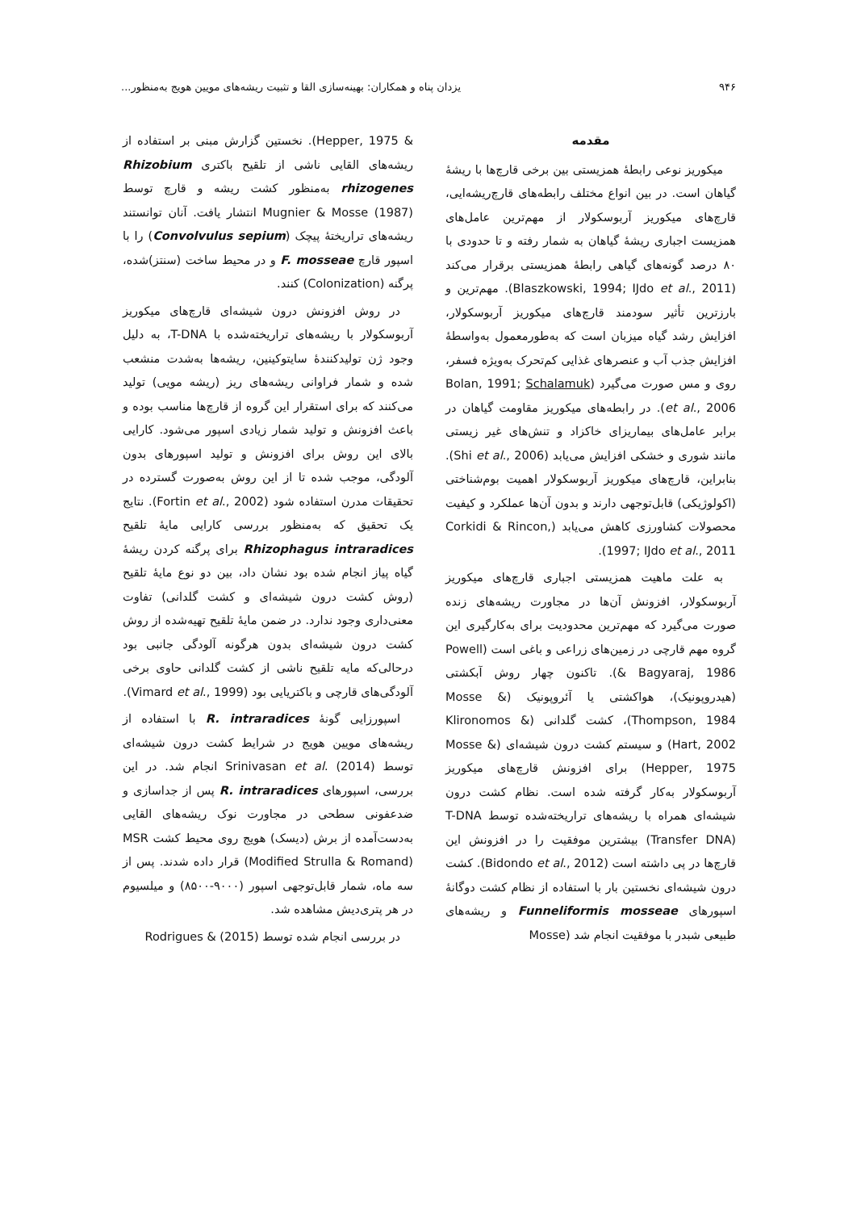۹۴۶ یزدان پناه و همکاران: بهینه‌سازی القا و تثبیت ریشه‌های مویین هویج به‌منظور...
مقدمه
میکوریز نوعی رابطهٔ همزیستی بین برخی قارچ‌ها با ریشهٔ گیاهان است. در بین انواع مختلف رابطه‌های قارچ‌ریشه‌ایی، قارچ‌های میکوریز آربوسکولار از مهم‌ترین عامل‌های همزیست اجباری ریشهٔ گیاهان به شمار رفته و تا حدودی با ۸۰ درصد گونه‌های گیاهی رابطهٔ همزیستی برقرار می‌کند (Blaszkowski, 1994; IJdo et al., 2011). مهم‌ترین و بارزترین تأثیر سودمند قارچ‌های میکوریز آربوسکولار، افزایش رشد گیاه میزبان است که به‌طورمعمول به‌واسطهٔ افزایش جذب آب و عنصرهای غذایی کم‌تحرک به‌ویژه فسفر، روی و مس صورت می‌گیرد (Bolan, 1991; Schalamuk et al., 2006). در رابطه‌های میکوریز مقاومت گیاهان در برابر عامل‌های بیماریزای خاکزاد و تنش‌های غیر زیستی مانند شوری و خشکی افزایش می‌یابد (Shi et al., 2006). بنابراین، قارچ‌های میکوریز آربوسکولار اهمیت بوم‌شناختی (اکولوژیکی) قابل‌توجهی دارند و بدون آن‌ها عملکرد و کیفیت محصولات کشاورزی کاهش می‌یابد (Corkidi & Rincon, 1997; IJdo et al., 2011).
به علت ماهیت همزیستی اجباری قارچ‌های میکوریز آربوسکولار، افزونش آن‌ها در مجاورت ریشه‌های زنده صورت می‌گیرد که مهم‌ترین محدودیت برای به‌کارگیری این گروه مهم قارچی در زمین‌های زراعی و باغی است (Powell & Bagyaraj, 1986). تاکنون چهار روش آبکشتی (هیدروپونیک)، هواکشتی یا آئروپونیک (Mosse & Thompson, 1984)، کشت گلدانی (Klironomos & Hart, 2002) و سیستم کشت درون شیشه‌ای (Mosse & Hepper, 1975) برای افزونش قارچ‌های میکوریز آربوسکولار به‌کار گرفته شده است. نظام کشت درون شیشه‌ای همراه با ریشه‌های تراریخته‌شده توسط T-DNA (Transfer DNA) بیشترین موفقیت را در افزونش این قارچ‌ها در پی داشته است (Bidondo et al., 2012). کشت درون شیشه‌ای نخستین بار با استفاده از نظام کشت دوگانهٔ اسپورهای Funneliformis mosseae و ریشه‌های طبیعی شبدر با موفقیت انجام شد (Mosse
& Hepper, 1975). نخستین گزارش مبنی بر استفاده از ریشه‌های القایی ناشی از تلقیح باکتری Rhizobium rhizogenes به‌منظور کشت ریشه و قارچ توسط Mugnier & Mosse (1987) انتشار یافت. آنان توانستند ریشه‌های تراریختهٔ پیچک (Convolvulus sepium) را با اسپور قارچ F. mosseae و در محیط ساخت (سنتز)شده، پرگنه (Colonization) کنند.
در روش افزونش درون شیشه‌ای قارچ‌های میکوریز آربوسکولار با ریشه‌های تراریخته‌شده با T-DNA، به دلیل وجود ژن تولیدکنندهٔ سایتوکینین، ریشه‌ها به‌شدت منشعب شده و شمار فراوانی ریشه‌های ریز (ریشه مویی) تولید می‌کنند که برای استقرار این گروه از قارچ‌ها مناسب بوده و باعث افزونش و تولید شمار زیادی اسپور می‌شود. کارایی بالای این روش برای افزونش و تولید اسپورهای بدون آلودگی، موجب شده تا از این روش به‌صورت گسترده در تحقیقات مدرن استفاده شود (Fortin et al., 2002). نتایج یک تحقیق که به‌منظور بررسی کارایی مایهٔ تلقیح Rhizophagus intraradices برای پرگنه کردن ریشهٔ گیاه پیاز انجام شده بود نشان داد، بین دو نوع مایهٔ تلقیح (روش کشت درون شیشه‌ای و کشت گلدانی) تفاوت معنی‌داری وجود ندارد. در ضمن مایهٔ تلقیح تهیه‌شده از روش کشت درون شیشه‌ای بدون هرگونه آلودگی جانبی بود درحالی‌که مایه تلقیح ناشی از کشت گلدانی حاوی برخی آلودگی‌های قارچی و باکتریایی بود (Vimard et al., 1999).
اسپورزایی گونهٔ R. intraradices با استفاده از ریشه‌های مویین هویج در شرایط کشت درون شیشه‌ای توسط Srinivasan et al. (2014) انجام شد. در این بررسی، اسپورهای R. intraradices پس از جداسازی و ضدعفونی سطحی در مجاورت نوک ریشه‌های القایی به‌دست‌آمده از برش (دیسک) هویج روی محیط کشت MSR (Modified Strulla & Romand) قرار داده شدند. پس از سه ماه، شمار قابل‌توجهی اسپور (۹۰۰۰-۸۵۰۰) و میلسیوم در هر پتری‌دیش مشاهده شد.
در بررسی انجام شده توسط Rodrigues & (2015)